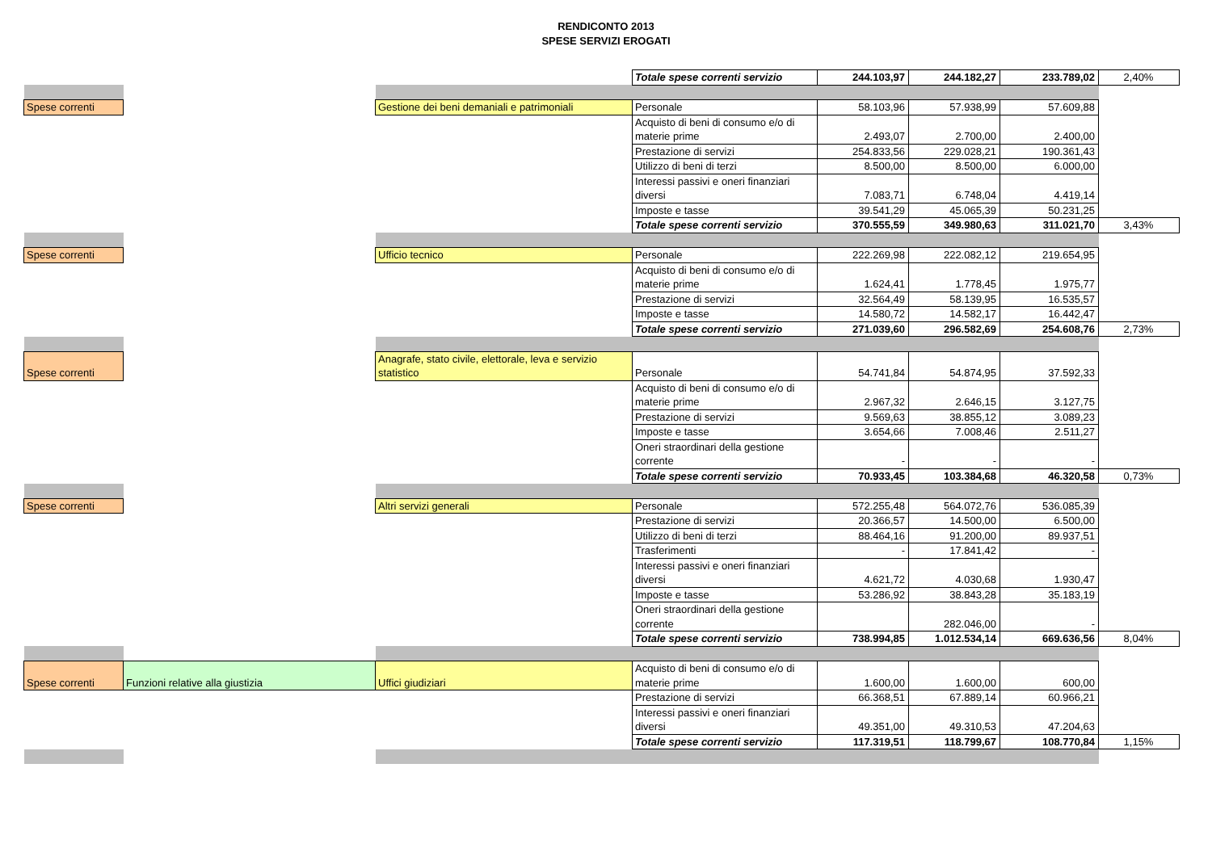RENDICONTO 2013
SPESE SERVIZI EROGATI
| | | | Totale spese correnti servizio | 244.103,97 | 244.182,27 | 233.789,02 | 2,40% |
| Spese correnti | | Gestione dei beni demaniali e patrimoniali | Personale | 58.103,96 | 57.938,99 | 57.609,88 | |
| | | | Acquisto di beni di consumo e/o di materie prime | 2.493,07 | 2.700,00 | 2.400,00 | |
| | | | Prestazione di servizi | 254.833,56 | 229.028,21 | 190.361,43 | |
| | | | Utilizzo di beni di terzi | 8.500,00 | 8.500,00 | 6.000,00 | |
| | | | Interessi passivi e oneri finanziari diversi | 7.083,71 | 6.748,04 | 4.419,14 | |
| | | | Imposte e tasse | 39.541,29 | 45.065,39 | 50.231,25 | |
| | | | Totale spese correnti servizio | 370.555,59 | 349.980,63 | 311.021,70 | 3,43% |
| Spese correnti | | Ufficio tecnico | Personale | 222.269,98 | 222.082,12 | 219.654,95 | |
| | | | Acquisto di beni di consumo e/o di materie prime | 1.624,41 | 1.778,45 | 1.975,77 | |
| | | | Prestazione di servizi | 32.564,49 | 58.139,95 | 16.535,57 | |
| | | | Imposte e tasse | 14.580,72 | 14.582,17 | 16.442,47 | |
| | | | Totale spese correnti servizio | 271.039,60 | 296.582,69 | 254.608,76 | 2,73% |
| Spese correnti | | Anagrafe, stato civile, elettorale, leva e servizio statistico | Personale | 54.741,84 | 54.874,95 | 37.592,33 | |
| | | | Acquisto di beni di consumo e/o di materie prime | 2.967,32 | 2.646,15 | 3.127,75 | |
| | | | Prestazione di servizi | 9.569,63 | 38.855,12 | 3.089,23 | |
| | | | Imposte e tasse | 3.654,66 | 7.008,46 | 2.511,27 | |
| | | | Oneri straordinari della gestione corrente | - | - | - | |
| | | | Totale spese correnti servizio | 70.933,45 | 103.384,68 | 46.320,58 | 0,73% |
| Spese correnti | | Altri servizi generali | Personale | 572.255,48 | 564.072,76 | 536.085,39 | |
| | | | Prestazione di servizi | 20.366,57 | 14.500,00 | 6.500,00 | |
| | | | Utilizzo di beni di terzi | 88.464,16 | 91.200,00 | 89.937,51 | |
| | | | Trasferimenti | - | 17.841,42 | - | |
| | | | Interessi passivi e oneri finanziari diversi | 4.621,72 | 4.030,68 | 1.930,47 | |
| | | | Imposte e tasse | 53.286,92 | 38.843,28 | 35.183,19 | |
| | | | Oneri straordinari della gestione corrente | | 282.046,00 | - | |
| | | | Totale spese correnti servizio | 738.994,85 | 1.012.534,14 | 669.636,56 | 8,04% |
| Spese correnti | Funzioni relative alla giustizia | Uffici giudiziari | Acquisto di beni di consumo e/o di materie prime | 1.600,00 | 1.600,00 | 600,00 | |
| | | | Prestazione di servizi | 66.368,51 | 67.889,14 | 60.966,21 | |
| | | | Interessi passivi e oneri finanziari diversi | 49.351,00 | 49.310,53 | 47.204,63 | |
| | | | Totale spese correnti servizio | 117.319,51 | 118.799,67 | 108.770,84 | 1,15% |